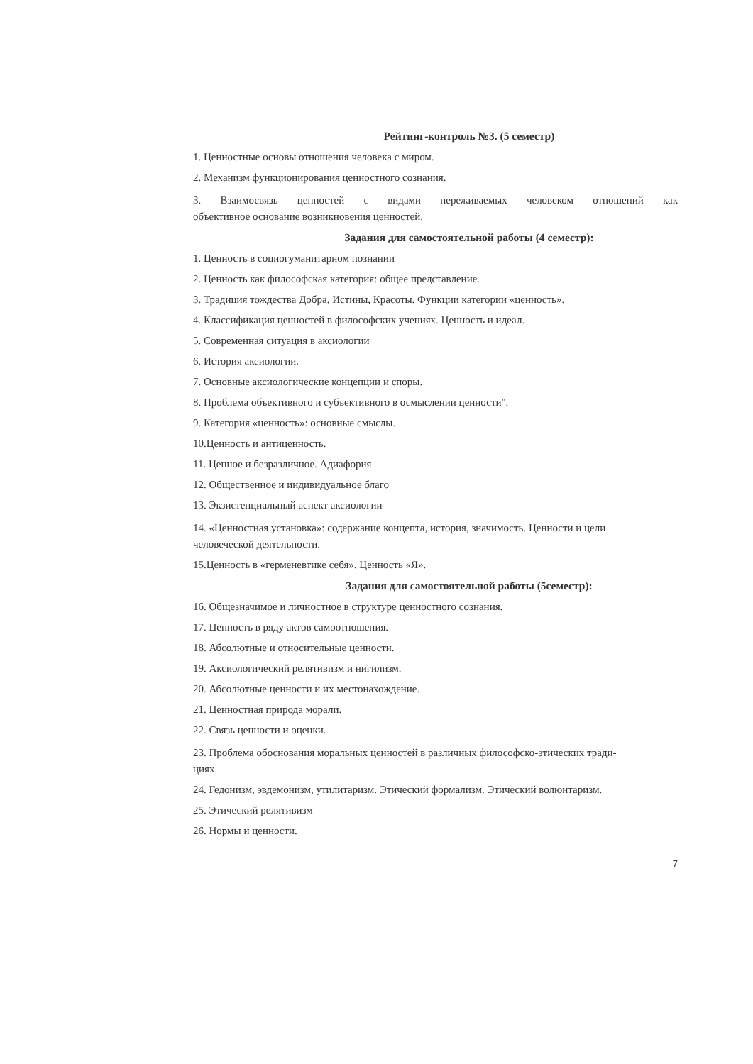Рейтинг-контроль №3. (5 семестр)
1. Ценностные основы отношения человека с миром.
2. Механизм функционирования ценностного сознания.
3. Взаимосвязь ценностей с видами переживаемых человеком отношений как
объективное основание возникновения ценностей.
Задания для самостоятельной работы (4 семестр):
1. Ценность в социогуманитарном познании
2. Ценность как философская категория: общее представление.
3. Традиция тождества Добра, Истины, Красоты. Функции категории «ценность».
4. Классификация ценностей в философских учениях. Ценность и идеал.
5. Современная ситуация в аксиологии
6. История аксиологии.
7. Основные аксиологические концепции и споры.
8. Проблема объективного и субъективного в осмыслении ценности".
9. Категория «ценность»: основные смыслы.
10.Ценность и антиценность.
11. Ценное и безразличное. Адиафория
12. Общественное и индивидуальное благо
13. Экзистенциальный аспект аксиологии
14. «Ценностная установка»: содержание концепта, история, значимость. Ценности и цели
человеческой деятельности.
15.Ценность в «герменевтике себя». Ценность «Я».
Задания для самостоятельной работы (5семестр):
16. Общезначимое и личностное в структуре ценностного сознания.
17. Ценность в ряду актов самоотношения.
18. Абсолютные и относительные ценности.
19. Аксиологический релятивизм и нигилизм.
20. Абсолютные ценности и их местонахождение.
21. Ценностная природа морали.
22. Связь ценности и оценки.
23. Проблема обоснования моральных ценностей в различных философско-этических тради-
циях.
24. Гедонизм, эвдемонизм, утилитаризм. Этический формализм. Этический волюнтаризм.
25. Этический релятивизм
26. Нормы и ценности.
7